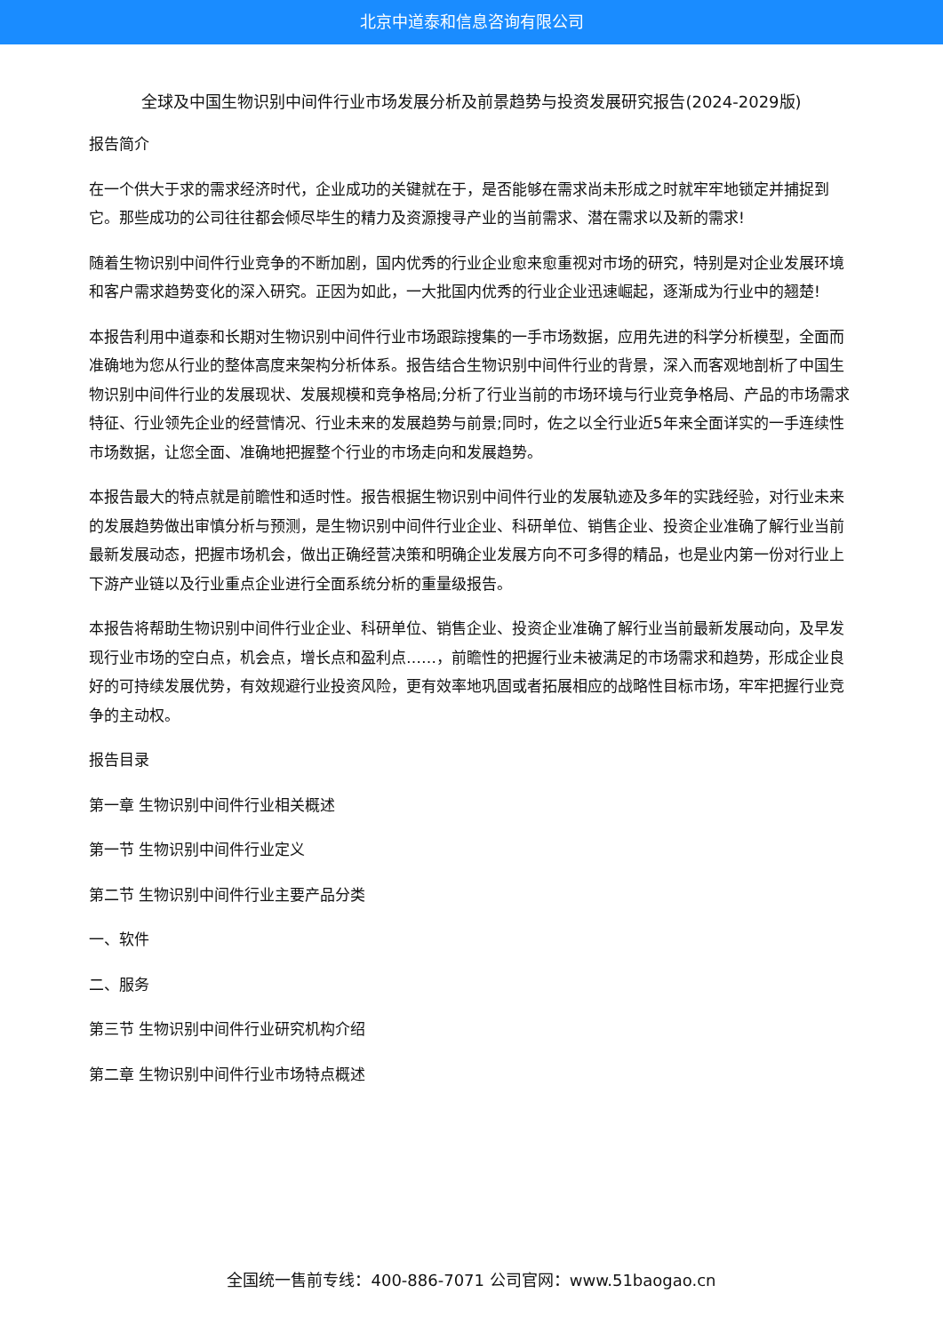北京中道泰和信息咨询有限公司
全球及中国生物识别中间件行业市场发展分析及前景趋势与投资发展研究报告(2024-2029版)
报告简介
在一个供大于求的需求经济时代，企业成功的关键就在于，是否能够在需求尚未形成之时就牢牢地锁定并捕捉到它。那些成功的公司往往都会倾尽毕生的精力及资源搜寻产业的当前需求、潜在需求以及新的需求!
随着生物识别中间件行业竞争的不断加剧，国内优秀的行业企业愈来愈重视对市场的研究，特别是对企业发展环境和客户需求趋势变化的深入研究。正因为如此，一大批国内优秀的行业企业迅速崛起，逐渐成为行业中的翘楚!
本报告利用中道泰和长期对生物识别中间件行业市场跟踪搜集的一手市场数据，应用先进的科学分析模型，全面而准确地为您从行业的整体高度来架构分析体系。报告结合生物识别中间件行业的背景，深入而客观地剖析了中国生物识别中间件行业的发展现状、发展规模和竞争格局;分析了行业当前的市场环境与行业竞争格局、产品的市场需求特征、行业领先企业的经营情况、行业未来的发展趋势与前景;同时，佐之以全行业近5年来全面详实的一手连续性市场数据，让您全面、准确地把握整个行业的市场走向和发展趋势。
本报告最大的特点就是前瞻性和适时性。报告根据生物识别中间件行业的发展轨迹及多年的实践经验，对行业未来的发展趋势做出审慎分析与预测，是生物识别中间件行业企业、科研单位、销售企业、投资企业准确了解行业当前最新发展动态，把握市场机会，做出正确经营决策和明确企业发展方向不可多得的精品，也是业内第一份对行业上下游产业链以及行业重点企业进行全面系统分析的重量级报告。
本报告将帮助生物识别中间件行业企业、科研单位、销售企业、投资企业准确了解行业当前最新发展动向，及早发现行业市场的空白点，机会点，增长点和盈利点……，前瞻性的把握行业未被满足的市场需求和趋势，形成企业良好的可持续发展优势，有效规避行业投资风险，更有效率地巩固或者拓展相应的战略性目标市场，牢牢把握行业竞争的主动权。
报告目录
第一章 生物识别中间件行业相关概述
第一节 生物识别中间件行业定义
第二节 生物识别中间件行业主要产品分类
一、软件
二、服务
第三节 生物识别中间件行业研究机构介绍
第二章 生物识别中间件行业市场特点概述
全国统一售前专线：400-886-7071 公司官网：www.51baogao.cn